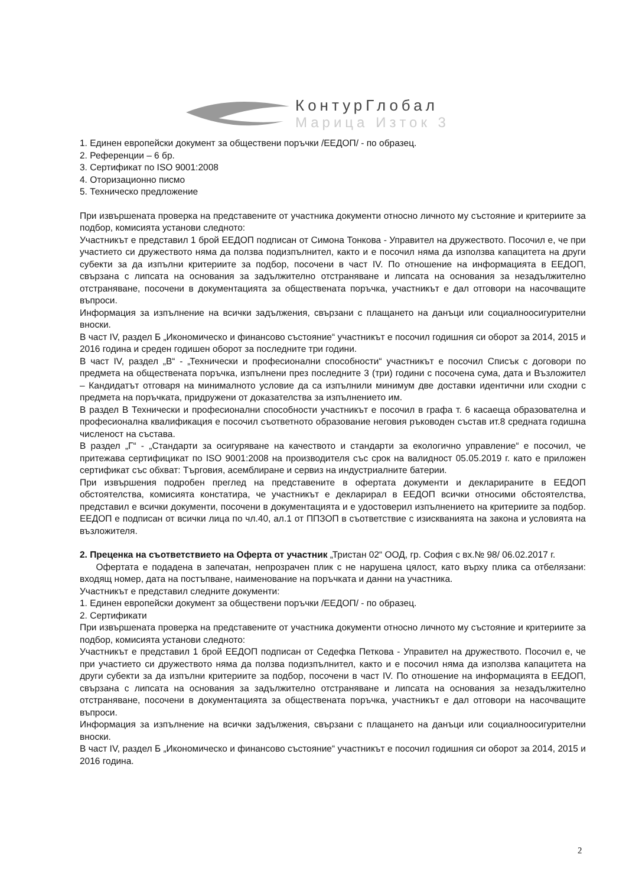КонтурГлобал
Марица Изток 3
1. Единен европейски документ за обществени поръчки /ЕЕДОП/ - по образец.
2. Референции – 6 бр.
3. Сертификат по ISO 9001:2008
4. Оторизационно писмо
5. Техническо предложение
При извършената проверка на представените от участника документи относно личното му състояние и критериите за подбор, комисията установи следното:
Участникът е представил 1 брой ЕЕДОП подписан от Симона Тонкова - Управител на дружеството. Посочил е, че при участието си дружеството няма да ползва подизпълнител, както и е посочил няма да използва капацитета на други субекти за да изпълни критериите за подбор, посочени в част IV. По отношение на информацията в ЕЕДОП, свързана с липсата на основания за задължително отстраняване и липсата на основания за незадължително отстраняване, посочени в документацията за обществената поръчка, участникът е дал отговори на насочващите въпроси.
Информация за изпълнение на всички задължения, свързани с плащането на данъци или социалноосигурителни вноски.
В част IV, раздел Б „Икономическо и финансово състояние“ участникът е посочил годишния си оборот за 2014, 2015 и 2016 година и среден годишен оборот за последните три години.
В част IV, раздел „В“ - „Технически и професионални способности“ участникът е посочил Списък с договори по предмета на обществената поръчка, изпълнени през последните 3 (три) години с посочена сума, дата и Възложител – Кандидатът отговаря на минималното условие да са изпълнили минимум две доставки идентични или сходни с предмета на поръчката, придружени от доказателства за изпълнението им.
В раздел В Технически и професионални способности участникът е посочил в графа т. 6 касаеща образователна и професионална квалификация е посочил съответното образование неговия ръководен състав ит.8 средната годишна численост на състава.
В раздел „Г“ - „Стандарти за осигуряване на качеството и стандарти за екологично управление“ е посочил, че притежава сертифицикат по ISO 9001:2008 на производителя със срок на валидност 05.05.2019 г. като е приложен сертификат със обхват: Търговия, асемблиране и сервиз на индустриалните батерии.
При извършения подробен преглед на представените в офертата документи и декларираните в ЕЕДОП обстоятелства, комисията констатира, че участникът е декларирал в ЕЕДОП всички относими обстоятелства, представил е всички документи, посочени в документацията и е удостоверил изпълнението на критериите за подбор. ЕЕДОП е подписан от всички лица по чл.40, ал.1 от ППЗОП в съответствие с изискванията на закона и условията на възложителя.
2. Преценка на съответствието на Оферта от участник „Тристан 02“ ООД, гр. София с вх.№ 98/ 06.02.2017 г.
Офертата е подадена в запечатан, непрозрачен плик с не нарушена цялост, като върху плика са отбелязани: входящ номер, дата на постъпване, наименование на поръчката и данни на участника.
Участникът е представил следните документи:
1. Единен европейски документ за обществени поръчки /ЕЕДОП/ - по образец.
2. Сертификати
При извършената проверка на представените от участника документи относно личното му състояние и критериите за подбор, комисията установи следното:
Участникът е представил 1 брой ЕЕДОП подписан от Седефка Петкова - Управител на дружеството. Посочил е, че при участието си дружеството няма да ползва подизпълнител, както и е посочил няма да използва капацитета на други субекти за да изпълни критериите за подбор, посочени в част IV. По отношение на информацията в ЕЕДОП, свързана с липсата на основания за задължително отстраняване и липсата на основания за незадължително отстраняване, посочени в документацията за обществената поръчка, участникът е дал отговори на насочващите въпроси.
Информация за изпълнение на всички задължения, свързани с плащането на данъци или социалноосигурителни вноски.
В част IV, раздел Б „Икономическо и финансово състояние“ участникът е посочил годишния си оборот за 2014, 2015 и 2016 година.
2